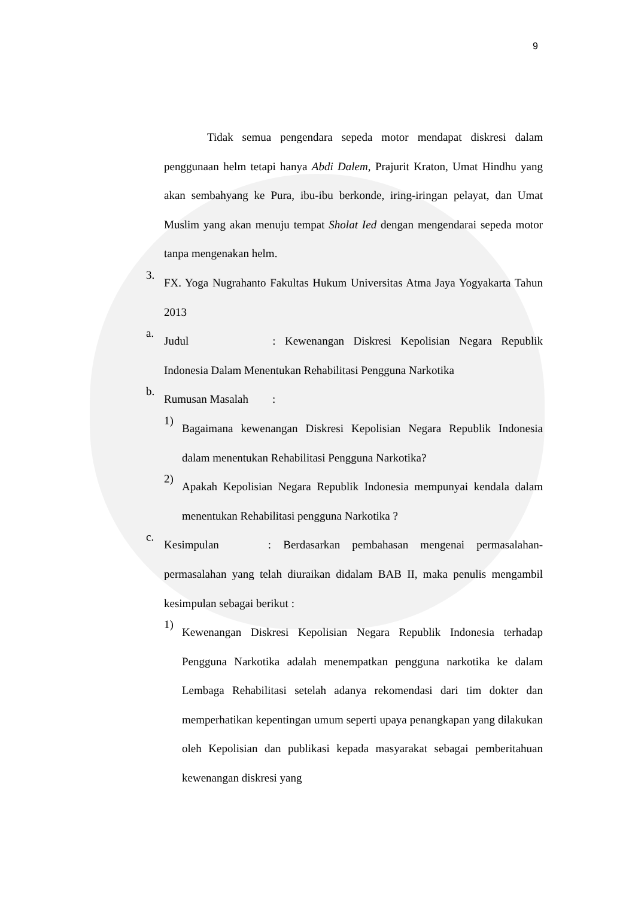9
Tidak semua pengendara sepeda motor mendapat diskresi dalam penggunaan helm tetapi hanya Abdi Dalem, Prajurit Kraton, Umat Hindhu yang akan sembahyang ke Pura, ibu-ibu berkonde, iring-iringan pelayat, dan Umat Muslim yang akan menuju tempat Sholat Ied dengan mengendarai sepeda motor tanpa mengenakan helm.
3.
FX. Yoga Nugrahanto Fakultas Hukum Universitas Atma Jaya Yogyakarta Tahun 2013
a.
Judul : Kewenangan Diskresi Kepolisian Negara Republik Indonesia Dalam Menentukan Rehabilitasi Pengguna Narkotika
b.
Rumusan Masalah :
1)
Bagaimana kewenangan Diskresi Kepolisian Negara Republik Indonesia dalam menentukan Rehabilitasi Pengguna Narkotika?
2)
Apakah Kepolisian Negara Republik Indonesia mempunyai kendala dalam menentukan Rehabilitasi pengguna Narkotika ?
c.
Kesimpulan : Berdasarkan pembahasan mengenai permasalahan-permasalahan yang telah diuraikan didalam BAB II, maka penulis mengambil kesimpulan sebagai berikut :
1)
Kewenangan Diskresi Kepolisian Negara Republik Indonesia terhadap Pengguna Narkotika adalah menempatkan pengguna narkotika ke dalam Lembaga Rehabilitasi setelah adanya rekomendasi dari tim dokter dan memperhatikan kepentingan umum seperti upaya penangkapan yang dilakukan oleh Kepolisian dan publikasi kepada masyarakat sebagai pemberitahuan kewenangan diskresi yang